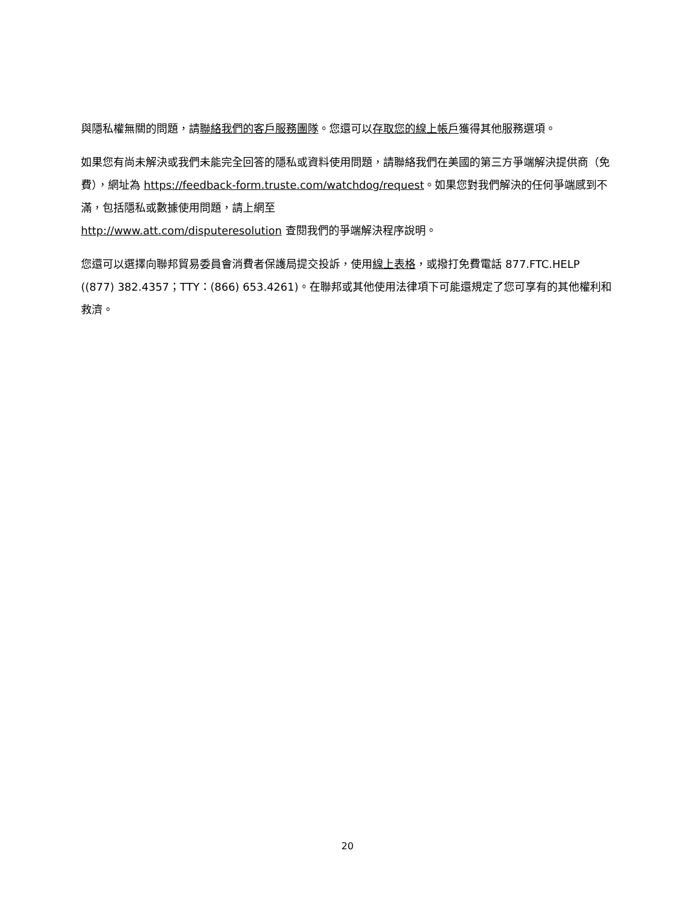與隱私權無關的問題，請聯絡我們的客戶服務團隊。您還可以存取您的線上帳戶獲得其他服務選項。
如果您有尚未解決或我們未能完全回答的隱私或資料使用問題，請聯絡我們在美國的第三方爭端解決提供商（免費），網址為 https://feedback-form.truste.com/watchdog/request。如果您對我們解決的任何爭端感到不滿，包括隱私或數據使用問題，請上網至
http://www.att.com/disputeresolution 查閱我們的爭端解決程序說明。
您還可以選擇向聯邦貿易委員會消費者保護局提交投訴，使用線上表格，或撥打免費電話 877.FTC.HELP ((877) 382.4357；TTY：(866) 653.4261)。在聯邦或其他使用法律項下可能還規定了您可享有的其他權利和救濟。
20